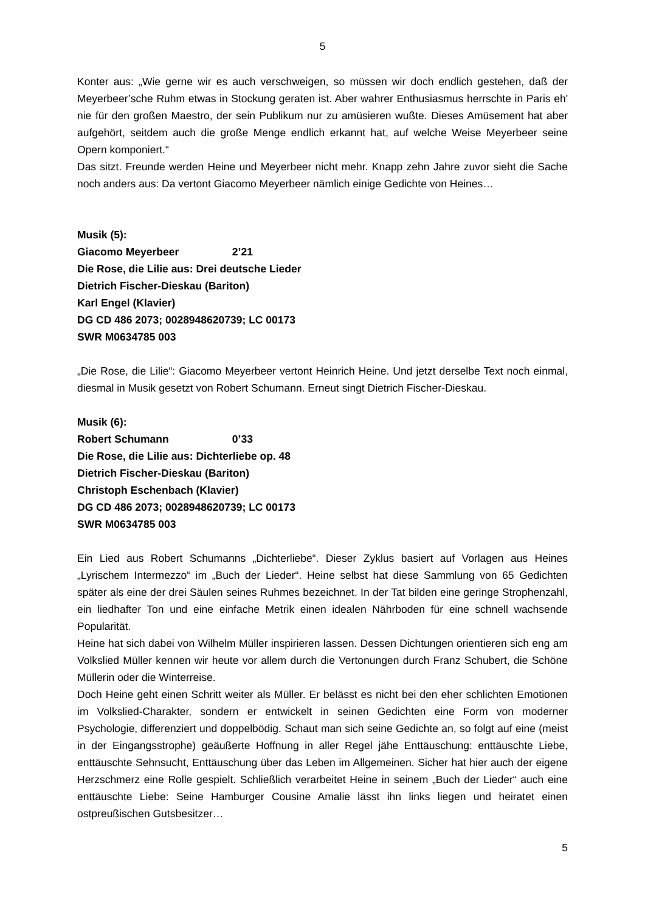5
Konter aus: „Wie gerne wir es auch verschweigen, so müssen wir doch endlich gestehen, daß der Meyerbeer’sche Ruhm etwas in Stockung geraten ist. Aber wahrer Enthusiasmus herrschte in Paris eh' nie für den großen Maestro, der sein Publikum nur zu amüsieren wußte. Dieses Amüsement hat aber aufgehört, seitdem auch die große Menge endlich erkannt hat, auf welche Weise Meyerbeer seine Opern komponiert.“
Das sitzt. Freunde werden Heine und Meyerbeer nicht mehr. Knapp zehn Jahre zuvor sieht die Sache noch anders aus: Da vertont Giacomo Meyerbeer nämlich einige Gedichte von Heines…
Musik (5):
Giacomo Meyerbeer 2’21
Die Rose, die Lilie aus: Drei deutsche Lieder
Dietrich Fischer-Dieskau (Bariton)
Karl Engel (Klavier)
DG CD 486 2073; 0028948620739; LC 00173
SWR M0634785 003
„Die Rose, die Lilie“: Giacomo Meyerbeer vertont Heinrich Heine. Und jetzt derselbe Text noch einmal, diesmal in Musik gesetzt von Robert Schumann. Erneut singt Dietrich Fischer-Dieskau.
Musik (6):
Robert Schumann 0’33
Die Rose, die Lilie aus: Dichterliebe op. 48
Dietrich Fischer-Dieskau (Bariton)
Christoph Eschenbach (Klavier)
DG CD 486 2073; 0028948620739; LC 00173
SWR M0634785 003
Ein Lied aus Robert Schumanns „Dichterliebe“. Dieser Zyklus basiert auf Vorlagen aus Heines „Lyrischem Intermezzo“ im „Buch der Lieder“. Heine selbst hat diese Sammlung von 65 Gedichten später als eine der drei Säulen seines Ruhmes bezeichnet. In der Tat bilden eine geringe Strophenzahl, ein liedhafter Ton und eine einfache Metrik einen idealen Nährboden für eine schnell wachsende Popularität.
Heine hat sich dabei von Wilhelm Müller inspirieren lassen. Dessen Dichtungen orientieren sich eng am Volkslied Müller kennen wir heute vor allem durch die Vertonungen durch Franz Schubert, die Schöne Müllerin oder die Winterreise.
Doch Heine geht einen Schritt weiter als Müller. Er belässt es nicht bei den eher schlichten Emotionen im Volkslied-Charakter, sondern er entwickelt in seinen Gedichten eine Form von moderner Psychologie, differenziert und doppelbödig. Schaut man sich seine Gedichte an, so folgt auf eine (meist in der Eingangsstrophe) geäußerte Hoffnung in aller Regel jähe Enttäuschung: enttäuschte Liebe, enttäuschte Sehnsucht, Enttäuschung über das Leben im Allgemeinen. Sicher hat hier auch der eigene Herzschmerz eine Rolle gespielt. Schließlich verarbeitet Heine in seinem „Buch der Lieder“ auch eine enttäuschte Liebe: Seine Hamburger Cousine Amalie lässt ihn links liegen und heiratet einen ostpreußischen Gutsbesitzer…
5